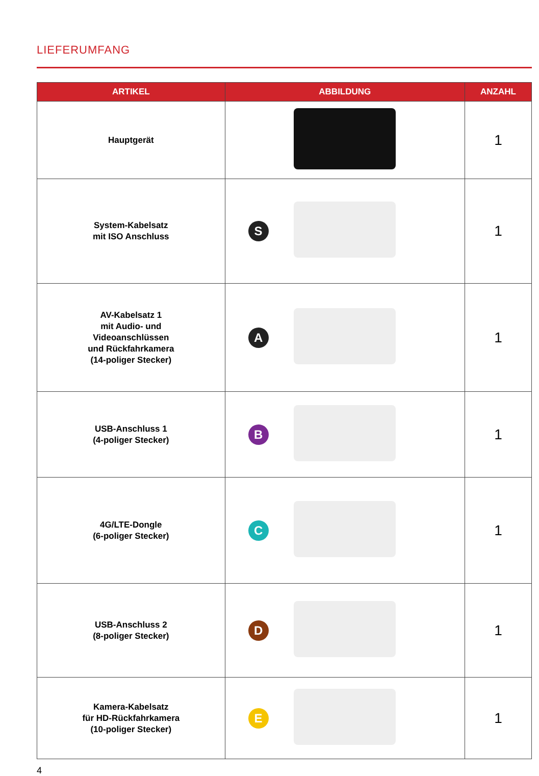LIEFERUMFANG
| ARTIKEL | ABBILDUNG | ANZAHL |
| --- | --- | --- |
| Hauptgerät | | 1 |
| System-Kabelsatz mit ISO Anschluss | S | 1 |
| AV-Kabelsatz 1 mit Audio- und Videoanschlüssen und Rückfahrkamera (14-poliger Stecker) | A | 1 |
| USB-Anschluss 1 (4-poliger Stecker) | B | 1 |
| 4G/LTE-Dongle (6-poliger Stecker) | C | 1 |
| USB-Anschluss 2 (8-poliger Stecker) | D | 1 |
| Kamera-Kabelsatz für HD-Rückfahrkamera (10-poliger Stecker) | E | 1 |
4